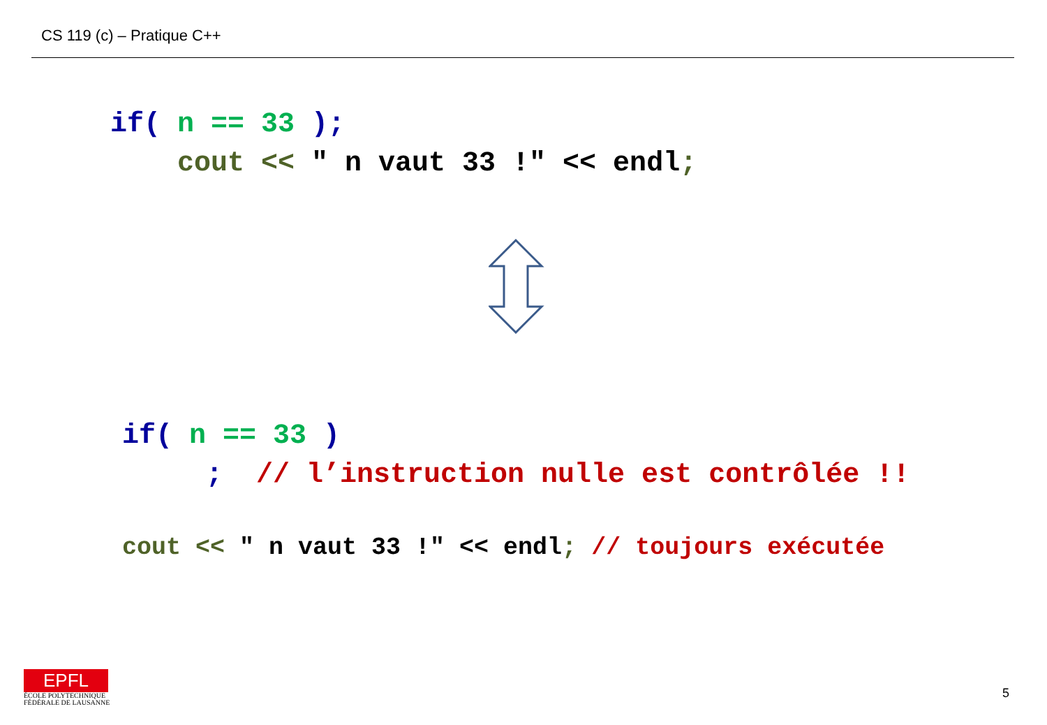CS 119 (c) – Pratique C++
if( n == 33 );
    cout << " n vaut 33 !" << endl;
if( n == 33 )
     ;  // l’instruction nulle est contrôlée !!
cout << " n vaut 33 !" << endl; // toujours exécutée
EPFL
ÉCOLE POLYTECHNIQUE
FÉDÉRALE DE LAUSANNE
5